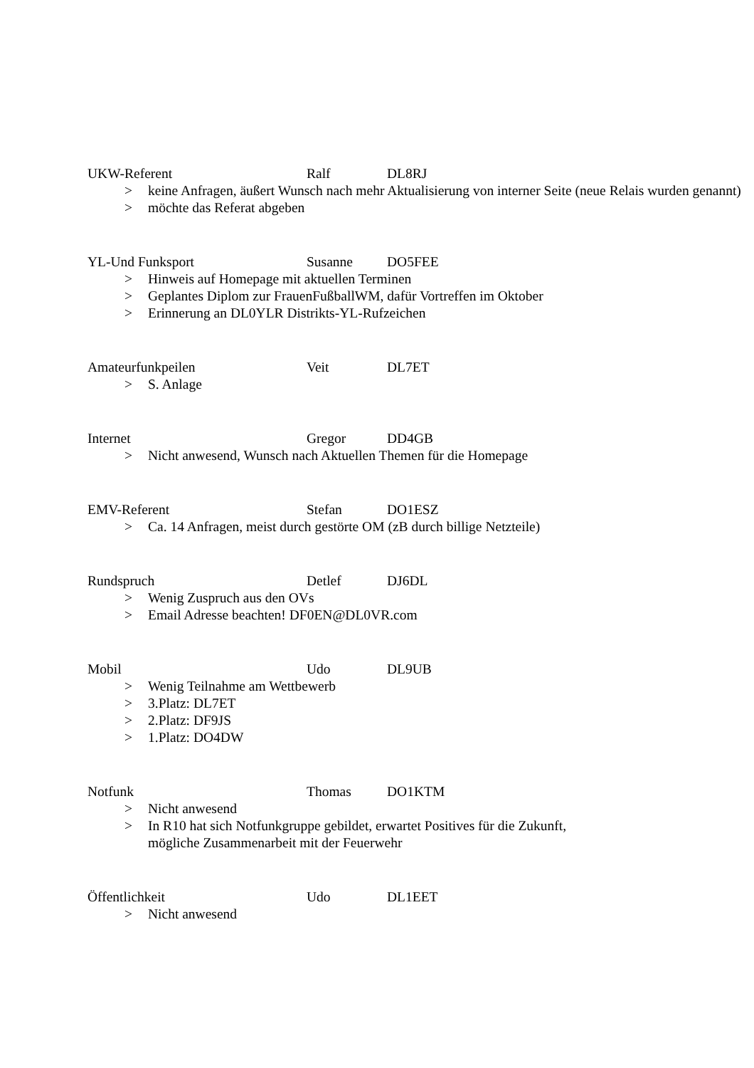UKW-Referent Ralf DL8RJ
> keine Anfragen, äußert Wunsch nach mehr Aktualisierung von interner Seite (neue Relais wurden genannt)
> möchte das Referat abgeben
YL-Und Funksport Susanne DO5FEE
> Hinweis auf Homepage mit aktuellen Terminen
> Geplantes Diplom zur FrauenFußballWM, dafür Vortreffen im Oktober
> Erinnerung an DL0YLR Distrikts-YL-Rufzeichen
Amateurfunkpeilen Veit DL7ET
> S. Anlage
Internet Gregor DD4GB
> Nicht anwesend, Wunsch nach Aktuellen Themen für die Homepage
EMV-Referent Stefan DO1ESZ
> Ca. 14 Anfragen, meist durch gestörte OM (zB durch billige Netzteile)
Rundspruch Detlef DJ6DL
> Wenig Zuspruch aus den OVs
> Email Adresse beachten! DF0EN@DL0VR.com
Mobil Udo DL9UB
> Wenig Teilnahme am Wettbewerb
> 3.Platz: DL7ET
> 2.Platz: DF9JS
> 1.Platz: DO4DW
Notfunk Thomas DO1KTM
> Nicht anwesend
> In R10 hat sich Notfunkgruppe gebildet, erwartet Positives für die Zukunft,
mögliche Zusammenarbeit mit der Feuerwehr
Öffentlichkeit Udo DL1EET
> Nicht anwesend